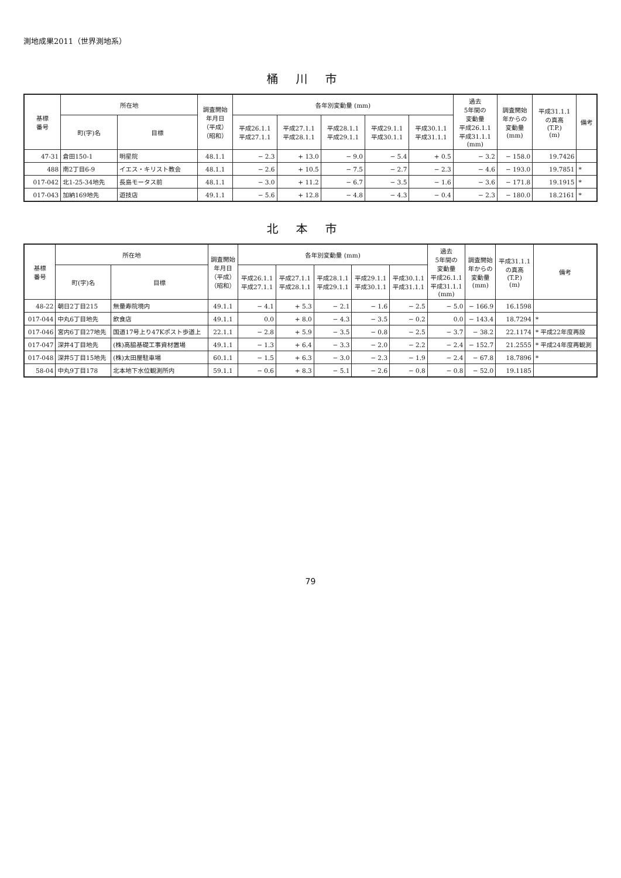測地成果2011（世界測地系）
桶川市
| 基標 番号 | 所在地 | | 調査開始 年月日 （平成） （昭和） | 各年別変動量 (mm) | | | | | 過去 5年間の 変動量 平成26.1.1 平成31.1.1 (mm) | 調査開始 年からの 変動量 (mm) | 平成31.1.1 の真高 (T.P.) (m) | 備考 |
| --- | --- | --- | --- | --- | --- | --- | --- | --- | --- | --- | --- | --- |
| | 町(字)名 | 目標 | | 平成26.1.1 平成27.1.1 | 平成27.1.1 平成28.1.1 | 平成28.1.1 平成29.1.1 | 平成29.1.1 平成30.1.1 | 平成30.1.1 平成31.1.1 | | | | |
| 47-31 | 倉田150-1 | 明星院 | 48.1.1 | − 2.3 | + 13.0 | − 9.0 | − 5.4 | + 0.5 | − 3.2 | − 158.0 | 19.7426 | |
| 488 | 南2丁目6-9 | イエス・キリスト教会 | 48.1.1 | − 2.6 | + 10.5 | − 7.5 | − 2.7 | − 2.3 | − 4.6 | − 193.0 | 19.7851 | * |
| 017-042 | 北1-25-34地先 | 長島モータス前 | 48.1.1 | − 3.0 | + 11.2 | − 6.7 | − 3.5 | − 1.6 | − 3.6 | − 171.8 | 19.1915 | * |
| 017-043 | 加納169地先 | 遊技店 | 49.1.1 | − 5.6 | + 12.8 | − 4.8 | − 4.3 | − 0.4 | − 2.3 | − 180.0 | 18.2161 | * |
北本市
| 基標 番号 | 所在地 | | 調査開始 年月日 （平成） （昭和） | 各年別変動量 (mm) | | | | | 過去 5年間の 変動量 平成26.1.1 平成31.1.1 (mm) | 調査開始 年からの 変動量 (mm) | 平成31.1.1 の真高 (T.P.) (m) | 備考 |
| --- | --- | --- | --- | --- | --- | --- | --- | --- | --- | --- | --- | --- |
| | 町(字)名 | 目標 | | 平成26.1.1 平成27.1.1 | 平成27.1.1 平成28.1.1 | 平成28.1.1 平成29.1.1 | 平成29.1.1 平成30.1.1 | 平成30.1.1 平成31.1.1 | | | | |
| 48-22 | 朝日2丁目215 | 無量寿院境内 | 49.1.1 | − 4.1 | + 5.3 | − 2.1 | − 1.6 | − 2.5 | − 5.0 | − 166.9 | 16.1598 | |
| 017-044 | 中丸6丁目地先 | 飲食店 | 49.1.1 | 0.0 | + 8.0 | − 4.3 | − 3.5 | − 0.2 | 0.0 | − 143.4 | 18.7294 | * |
| 017-046 | 宮内6丁目27地先 | 国道17号上り47Kポスト歩道上 | 22.1.1 | − 2.8 | + 5.9 | − 3.5 | − 0.8 | − 2.5 | − 3.7 | − 38.2 | 22.1174 | * 平成22年度再設 |
| 017-047 | 深井4丁目地先 | (株)高脇基礎工事資材置場 | 49.1.1 | − 1.3 | + 6.4 | − 3.3 | − 2.0 | − 2.2 | − 2.4 | − 152.7 | 21.2555 | * 平成24年度再観測 |
| 017-048 | 深井5丁目15地先 | (株)太田屋駐車場 | 60.1.1 | − 1.5 | + 6.3 | − 3.0 | − 2.3 | − 1.9 | − 2.4 | − 67.8 | 18.7896 | * |
| 58-04 | 中丸9丁目178 | 北本地下水位観測所内 | 59.1.1 | − 0.6 | + 8.3 | − 5.1 | − 2.6 | − 0.8 | − 0.8 | − 52.0 | 19.1185 | |
79